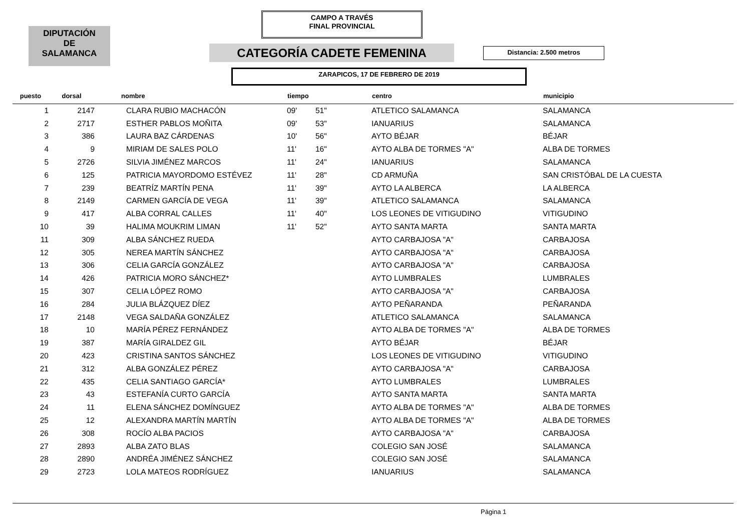CAMPO A TRAVÉS
FINAL PROVINCIAL
DIPUTACIÓN
DE
SALAMANCA
CATEGORÍA CADETE FEMENINA Distancia: 2.500 metros
ZARAPICOS, 17 DE FEBRERO DE 2019
| puesto | dorsal | nombre | tiempo | | centro | municipio |
| --- | --- | --- | --- | --- | --- | --- |
| 1 | 2147 | CLARA RUBIO MACHACÓN | 09' | 51" | ATLETICO SALAMANCA | SALAMANCA |
| 2 | 2717 | ESTHER PABLOS MOÑITA | 09' | 53" | IANUARIUS | SALAMANCA |
| 3 | 386 | LAURA BAZ CÁRDENAS | 10' | 56" | AYTO BÉJAR | BÉJAR |
| 4 | 9 | MIRIAM DE SALES POLO | 11' | 16" | AYTO ALBA DE TORMES "A" | ALBA DE TORMES |
| 5 | 2726 | SILVIA JIMÉNEZ MARCOS | 11' | 24" | IANUARIUS | SALAMANCA |
| 6 | 125 | PATRICIA MAYORDOMO ESTÉVEZ | 11' | 28" | CD ARMUÑA | SAN CRISTÓBAL DE LA CUESTA |
| 7 | 239 | BEATRÍZ MARTÍN PENA | 11' | 39" | AYTO LA ALBERCA | LA ALBERCA |
| 8 | 2149 | CARMEN GARCÍA DE VEGA | 11' | 39" | ATLETICO SALAMANCA | SALAMANCA |
| 9 | 417 | ALBA CORRAL CALLES | 11' | 40" | LOS LEONES DE VITIGUDINO | VITIGUDINO |
| 10 | 39 | HALIMA MOUKRIM LIMAN | 11' | 52" | AYTO SANTA MARTA | SANTA MARTA |
| 11 | 309 | ALBA SÁNCHEZ RUEDA | | | AYTO CARBAJOSA "A" | CARBAJOSA |
| 12 | 305 | NEREA MARTÍN SÁNCHEZ | | | AYTO CARBAJOSA "A" | CARBAJOSA |
| 13 | 306 | CELIA GARCÍA GONZÁLEZ | | | AYTO CARBAJOSA "A" | CARBAJOSA |
| 14 | 426 | PATRICIA MORO SÁNCHEZ* | | | AYTO LUMBRALES | LUMBRALES |
| 15 | 307 | CELIA LÓPEZ ROMO | | | AYTO CARBAJOSA "A" | CARBAJOSA |
| 16 | 284 | JULIA BLÁZQUEZ DÍEZ | | | AYTO PEÑARANDA | PEÑARANDA |
| 17 | 2148 | VEGA SALDAÑA GONZÁLEZ | | | ATLETICO SALAMANCA | SALAMANCA |
| 18 | 10 | MARÍA PÉREZ FERNÁNDEZ | | | AYTO ALBA DE TORMES "A" | ALBA DE TORMES |
| 19 | 387 | MARÍA GIRALDEZ GIL | | | AYTO BÉJAR | BÉJAR |
| 20 | 423 | CRISTINA SANTOS SÁNCHEZ | | | LOS LEONES DE VITIGUDINO | VITIGUDINO |
| 21 | 312 | ALBA GONZÁLEZ PÉREZ | | | AYTO CARBAJOSA "A" | CARBAJOSA |
| 22 | 435 | CELIA SANTIAGO GARCÍA* | | | AYTO LUMBRALES | LUMBRALES |
| 23 | 43 | ESTEFANÍA CURTO GARCÍA | | | AYTO SANTA MARTA | SANTA MARTA |
| 24 | 11 | ELENA SÁNCHEZ DOMÍNGUEZ | | | AYTO ALBA DE TORMES "A" | ALBA DE TORMES |
| 25 | 12 | ALEXANDRA MARTÍN MARTÍN | | | AYTO ALBA DE TORMES "A" | ALBA DE TORMES |
| 26 | 308 | ROCÍO ALBA PACIOS | | | AYTO CARBAJOSA "A" | CARBAJOSA |
| 27 | 2893 | ALBA ZATO BLAS | | | COLEGIO SAN JOSÉ | SALAMANCA |
| 28 | 2890 | ANDRÉA JIMÉNEZ SÁNCHEZ | | | COLEGIO SAN JOSÉ | SALAMANCA |
| 29 | 2723 | LOLA MATEOS RODRÍGUEZ | | | IANUARIUS | SALAMANCA |
Página 1